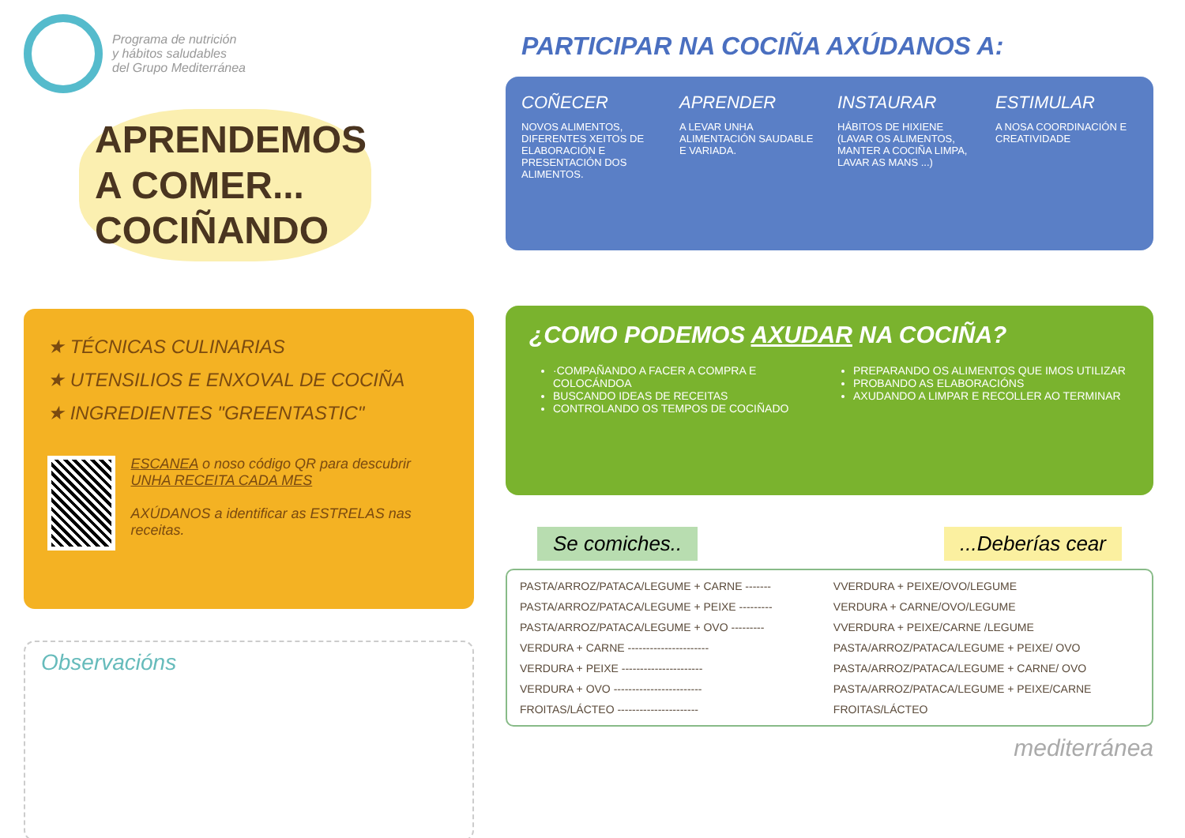Programa de nutrición
y hábitos saludables
del Grupo Mediterránea
APRENDEMOS A COMER... COCIÑANDO
★ TÉCNICAS CULINARIAS
★ UTENSILIOS E ENXOVAL DE COCIÑA
★ INGREDIENTES "GREENTASTIC"
ESCANEA o noso código QR para descubrir UNHA RECEITA CADA MES
AXÚDANOS a identificar as ESTRELAS nas receitas.
Observacións
PARTICIPAR NA COCIÑA AXÚDANOS A:
COÑECER
NOVOS ALIMENTOS, DIFERENTES XEITOS DE ELABORACIÓN E PRESENTACIÓN DOS ALIMENTOS.
APRENDER
A LEVAR UNHA ALIMENTACIÓN SAUDABLE E VARIADA.
INSTAURAR
HÁBITOS DE HIXIENE (LAVAR OS ALIMENTOS, MANTER A COCIÑA LIMPA, LAVAR AS MANS ...)
ESTIMULAR
A NOSA COORDINACIÓN E CREATIVIDADE
¿COMO PODEMOS AXUDAR NA COCIÑA?
·COMPAÑANDO A FACER A COMPRA E COLOCÁNDOA
BUSCANDO IDEAS DE RECEITAS
CONTROLANDO OS TEMPOS DE COCIÑADO
PREPARANDO OS ALIMENTOS QUE IMOS UTILIZAR
PROBANDO AS ELABORACIÓNS
AXUDANDO A LIMPAR E RECOLLER AO TERMINAR
Se comiches.. ...Deberías cear
| PASTA/ARROZ/PATACA/LEGUME + CARNE ------- | VVERDURA + PEIXE/OVO/LEGUME |
| PASTA/ARROZ/PATACA/LEGUME + PEIXE --------- | VERDURA + CARNE/OVO/LEGUME |
| PASTA/ARROZ/PATACA/LEGUME + OVO --------- | VVERDURA + PEIXE/CARNE /LEGUME |
| VERDURA + CARNE ---------------------- | PASTA/ARROZ/PATACA/LEGUME + PEIXE/ OVO |
| VERDURA + PEIXE ---------------------- | PASTA/ARROZ/PATACA/LEGUME + CARNE/ OVO |
| VERDURA + OVO ------------------------ | PASTA/ARROZ/PATACA/LEGUME + PEIXE/CARNE |
| FROITAS/LÁCTEO ---------------------- | FROITAS/LÁCTEO |
mediterránea